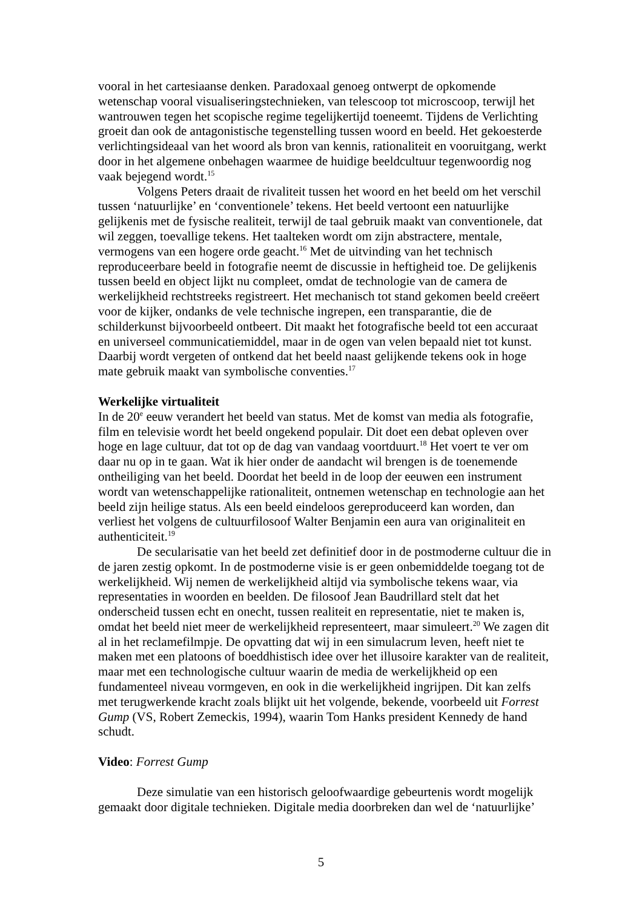vooral in het cartesiaanse denken. Paradoxaal genoeg ontwerpt de opkomende wetenschap vooral visualiseringstechnieken, van telescoop tot microscoop, terwijl het wantrouwen tegen het scopische regime tegelijkertijd toeneemt. Tijdens de Verlichting groeit dan ook de antagonistische tegenstelling tussen woord en beeld. Het gekoesterde verlichtingsideaal van het woord als bron van kennis, rationaliteit en vooruitgang, werkt door in het algemene onbehagen waarmee de huidige beeldcultuur tegenwoordig nog vaak bejegend wordt.<sup>15</sup>
Volgens Peters draait de rivaliteit tussen het woord en het beeld om het verschil tussen ‘natuurlijke’ en ‘conventionele’ tekens. Het beeld vertoont een natuurlijke gelijkenis met de fysische realiteit, terwijl de taal gebruik maakt van conventionele, dat wil zeggen, toevallige tekens. Het taalteken wordt om zijn abstractere, mentale, vermogens van een hogere orde geacht.<sup>16</sup> Met de uitvinding van het technisch reproduceerbare beeld in fotografie neemt de discussie in heftigheid toe. De gelijkenis tussen beeld en object lijkt nu compleet, omdat de technologie van de camera de werkelijkheid rechtstreeks registreert. Het mechanisch tot stand gekomen beeld creëert voor de kijker, ondanks de vele technische ingrepen, een transparantie, die de schilderkunst bijvoorbeeld ontbeert. Dit maakt het fotografische beeld tot een accuraat en universeel communicatiemiddel, maar in de ogen van velen bepaald niet tot kunst. Daarbij wordt vergeten of ontkend dat het beeld naast gelijkende tekens ook in hoge mate gebruik maakt van symbolische conventies.<sup>17</sup>
Werkelijke virtualiteit
In de 20<sup>e</sup> eeuw verandert het beeld van status. Met de komst van media als fotografie, film en televisie wordt het beeld ongekend populair. Dit doet een debat opleven over hoge en lage cultuur, dat tot op de dag van vandaag voortduurt.<sup>18</sup> Het voert te ver om daar nu op in te gaan. Wat ik hier onder de aandacht wil brengen is de toenemende ontheiliging van het beeld. Doordat het beeld in de loop der eeuwen een instrument wordt van wetenschappelijke rationaliteit, ontnemen wetenschap en technologie aan het beeld zijn heilige status. Als een beeld eindeloos gereproduceerd kan worden, dan verliest het volgens de cultuurfilosoof Walter Benjamin een aura van originaliteit en authenticiteit.<sup>19</sup>
De secularisatie van het beeld zet definitief door in de postmoderne cultuur die in de jaren zestig opkomt. In de postmoderne visie is er geen onbemiddelde toegang tot de werkelijkheid. Wij nemen de werkelijkheid altijd via symbolische tekens waar, via representaties in woorden en beelden. De filosoof Jean Baudrillard stelt dat het onderscheid tussen echt en onecht, tussen realiteit en representatie, niet te maken is, omdat het beeld niet meer de werkelijkheid representeert, maar simuleert.<sup>20</sup> We zagen dit al in het reclamefilmpje. De opvatting dat wij in een simulacrum leven, heeft niet te maken met een platoons of boeddhistisch idee over het illusoire karakter van de realiteit, maar met een technologische cultuur waarin de media de werkelijkheid op een fundamenteel niveau vormgeven, en ook in die werkelijkheid ingrijpen. Dit kan zelfs met terugwerkende kracht zoals blijkt uit het volgende, bekende, voorbeeld uit Forrest Gump (VS, Robert Zemeckis, 1994), waarin Tom Hanks president Kennedy de hand schudt.
Video: Forrest Gump
Deze simulatie van een historisch geloofwaardige gebeurtenis wordt mogelijk gemaakt door digitale technieken. Digitale media doorbreken dan wel de ‘natuurlijke’
5